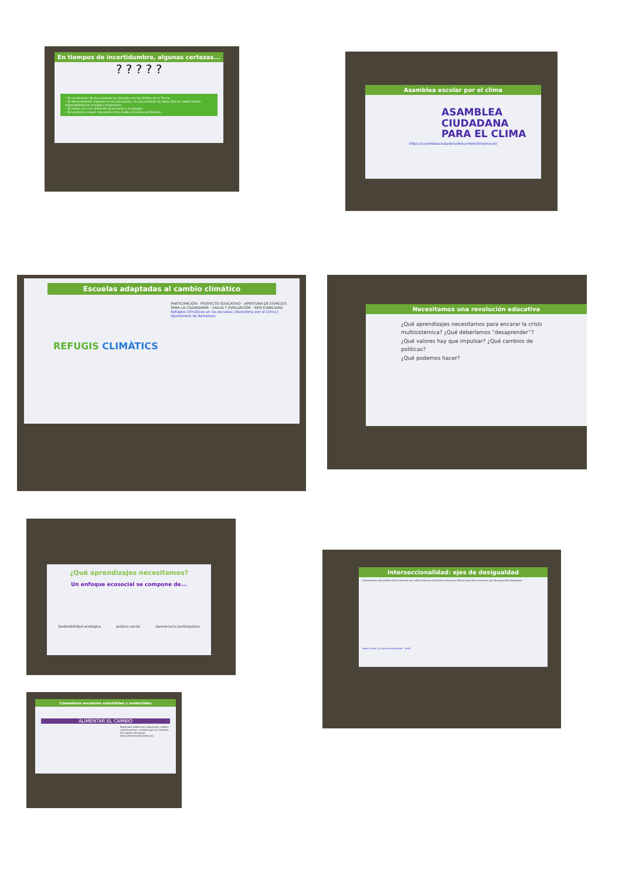En tiempos de incertidumbre, algunas certezas...
? ? ? ? ?
• El crecimiento de la economía ha chocado con los límites de la Tierra.
• El decrecimiento material no es una opción, es una cuestión de datos físicos, habrá menor disponibilidad de energía y materiales.
• El futuro va a ser diferente al presente y al pasado.
• No podemos seguir educando como nada estuviera cambiando.
Asamblea escolar por el clima
ASAMBLEA
CIUDADANA
PARA EL CLIMA
https://asambleaciudadanadelcambioclimatico.es/
Escuelas adaptadas al cambio climático
REFUGIS CLIMÀTICS
PARTICIPACIÓN · PROYECTO EDUCATIVO · APERTURA DE ESPACIOS PARA LA CIUDADANÍA · SALUD Y EVALUACIÓN · REPLICABILIDAD
Refugios climáticos en las escuelas | Barcelona por el Clima | Ajuntament de Barcelona
Necesitamos una revolución educativa
¿Qué aprendizajes necesitamos para encarar la crisis multisistémica? ¿Qué deberíamos “desaprender”?
¿Qué valores hay que impulsar? ¿Qué cambios de políticas?
¿Qué podemos hacer?
¿Qué aprendizajes necesitamos?
Un enfoque ecosocial se compone de...
Sostenibilidad ecológica Justicia social Democracia participativa
Comedores escolares saludables y sostenibles
ALIMENTAR EL CAMBIO
Materiales didácticos, exposición, vídeos-cuentacuentos, carteles para el comedor... los puedes descargar
http://alimentarelcambio.es/
Interseccionalidad: ejes de desigualdad
Colonialismo Homofobia Discriminación por edad Clasismo Capitalismo Racismo Patriarcado Discriminación por discapacidad Xenofobia
Ideas Clave: La Interseccionalidad – IASS